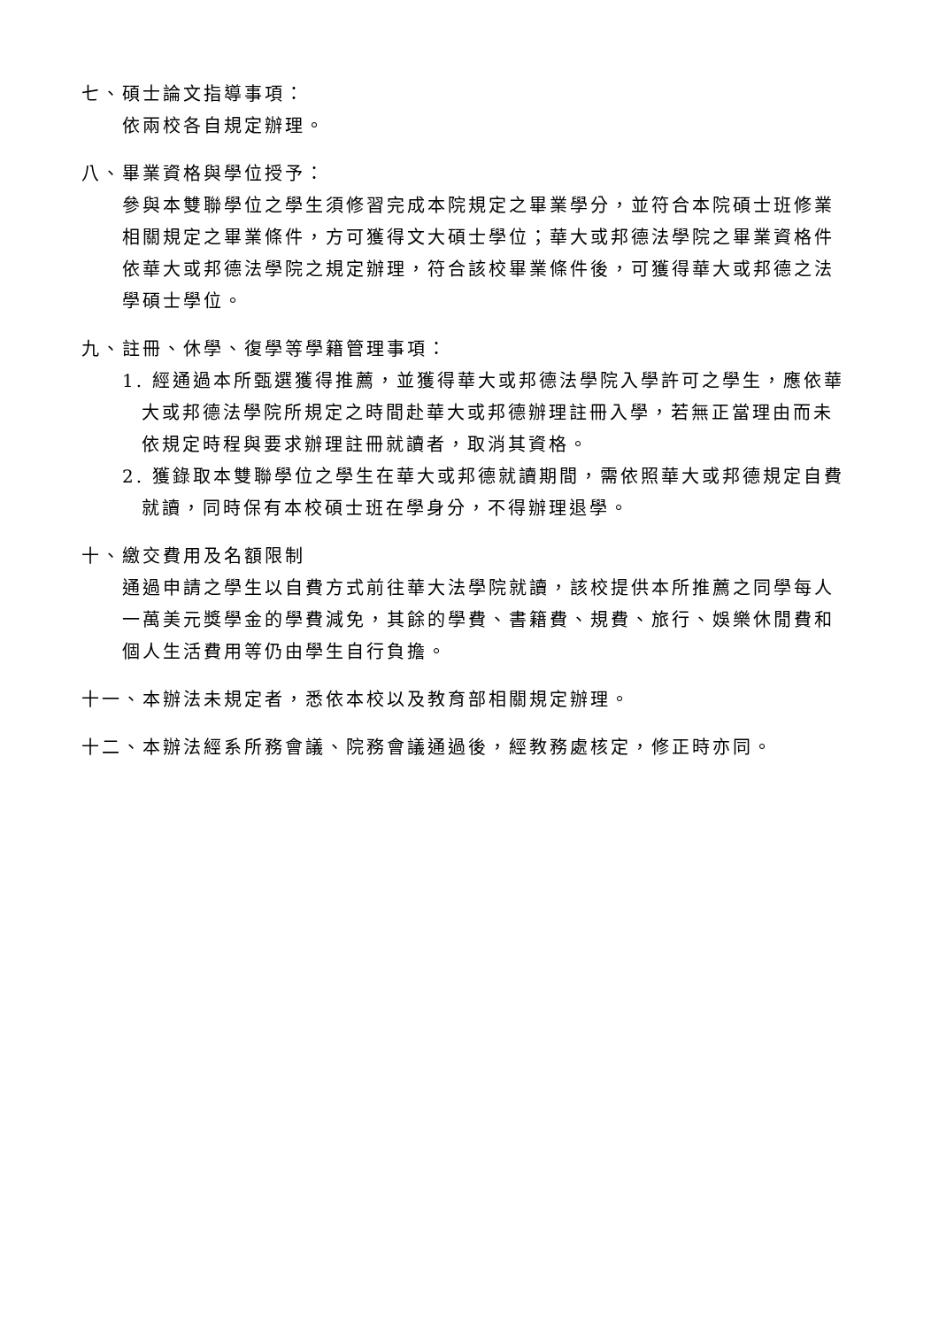七、碩士論文指導事項：
依兩校各自規定辦理。
八、畢業資格與學位授予：
參與本雙聯學位之學生須修習完成本院規定之畢業學分，並符合本院碩士班修業相關規定之畢業條件，方可獲得文大碩士學位；華大或邦德法學院之畢業資格件依華大或邦德法學院之規定辦理，符合該校畢業條件後，可獲得華大或邦德之法學碩士學位。
九、註冊、休學、復學等學籍管理事項：
1. 經通過本所甄選獲得推薦，並獲得華大或邦德法學院入學許可之學生，應依華大或邦德法學院所規定之時間赴華大或邦德辦理註冊入學，若無正當理由而未依規定時程與要求辦理註冊就讀者，取消其資格。
2. 獲錄取本雙聯學位之學生在華大或邦德就讀期間，需依照華大或邦德規定自費就讀，同時保有本校碩士班在學身分，不得辦理退學。
十、繳交費用及名額限制
通過申請之學生以自費方式前往華大法學院就讀，該校提供本所推薦之同學每人一萬美元獎學金的學費減免，其餘的學費、書籍費、規費、旅行、娛樂休閒費和個人生活費用等仍由學生自行負擔。
十一、本辦法未規定者，悉依本校以及教育部相關規定辦理。
十二、本辦法經系所務會議、院務會議通過後，經教務處核定，修正時亦同。